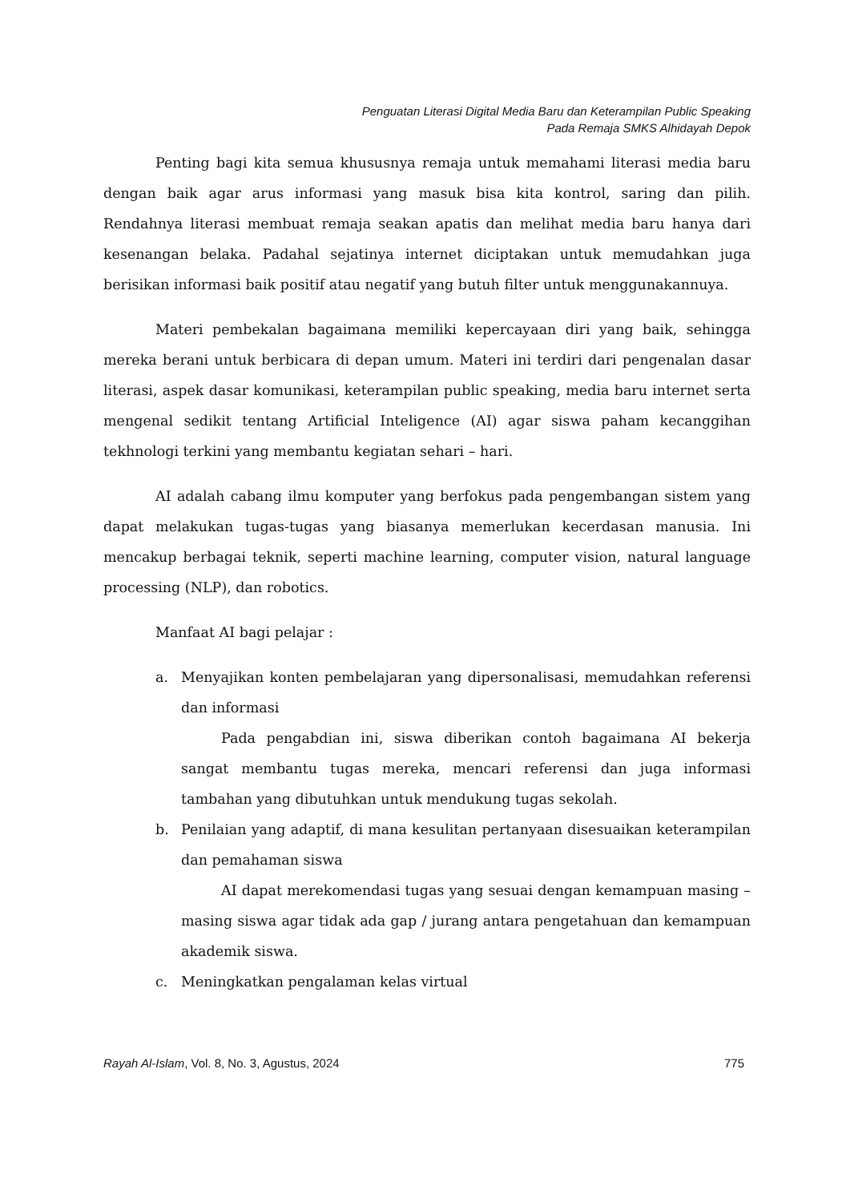Penguatan Literasi Digital Media Baru dan Keterampilan Public Speaking
Pada Remaja SMKS Alhidayah Depok
Penting bagi kita semua khususnya remaja untuk memahami literasi media baru dengan baik agar arus informasi yang masuk bisa kita kontrol, saring dan pilih. Rendahnya literasi membuat remaja seakan apatis dan melihat media baru hanya dari kesenangan belaka. Padahal sejatinya internet diciptakan untuk memudahkan juga berisikan informasi baik positif atau negatif yang butuh filter untuk menggunakannuya.
Materi pembekalan bagaimana memiliki kepercayaan diri yang baik, sehingga mereka berani untuk berbicara di depan umum. Materi ini terdiri dari pengenalan dasar literasi, aspek dasar komunikasi, keterampilan public speaking, media baru internet serta mengenal sedikit tentang Artificial Inteligence (AI) agar siswa paham kecanggihan tekhnologi terkini yang membantu kegiatan sehari – hari.
AI adalah cabang ilmu komputer yang berfokus pada pengembangan sistem yang dapat melakukan tugas-tugas yang biasanya memerlukan kecerdasan manusia. Ini mencakup berbagai teknik, seperti machine learning, computer vision, natural language processing (NLP), dan robotics.
Manfaat AI bagi pelajar :
a. Menyajikan konten pembelajaran yang dipersonalisasi, memudahkan referensi dan informasi
Pada pengabdian ini, siswa diberikan contoh bagaimana AI bekerja sangat membantu tugas mereka, mencari referensi dan juga informasi tambahan yang dibutuhkan untuk mendukung tugas sekolah.
b. Penilaian yang adaptif, di mana kesulitan pertanyaan disesuaikan keterampilan dan pemahaman siswa
AI dapat merekomendasi tugas yang sesuai dengan kemampuan masing – masing siswa agar tidak ada gap / jurang antara pengetahuan dan kemampuan akademik siswa.
c. Meningkatkan pengalaman kelas virtual
Rayah Al-Islam, Vol. 8, No. 3, Agustus, 2024 775